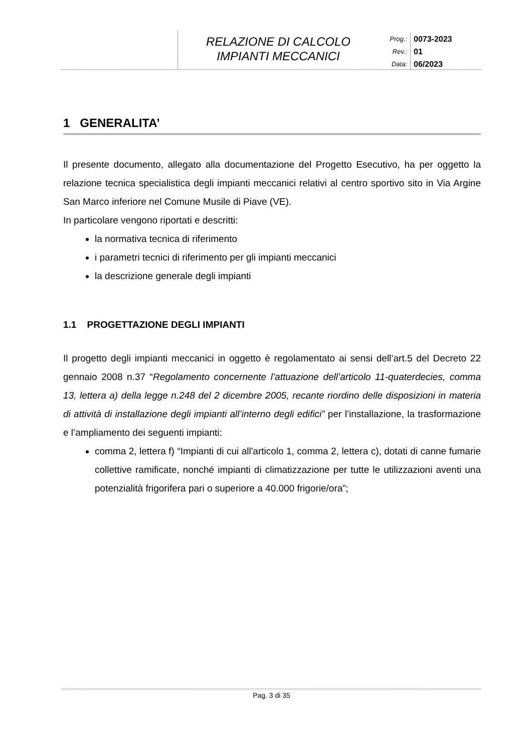RELAZIONE DI CALCOLO
IMPIANTI MECCANICI
Prog.:
0073-2023
Rev.:
01
Data:
06/2023
1 GENERALITA’
Il presente documento, allegato alla documentazione del Progetto Esecutivo, ha per oggetto la relazione tecnica specialistica degli impianti meccanici relativi al centro sportivo sito in Via Argine San Marco inferiore nel Comune Musile di Piave (VE).
In particolare vengono riportati e descritti:
la normativa tecnica di riferimento
i parametri tecnici di riferimento per gli impianti meccanici
la descrizione generale degli impianti
1.1 PROGETTAZIONE DEGLI IMPIANTI
Il progetto degli impianti meccanici in oggetto è regolamentato ai sensi dell’art.5 del Decreto 22 gennaio 2008 n.37 “Regolamento concernente l’attuazione dell’articolo 11-quaterdecies, comma 13, lettera a) della legge n.248 del 2 dicembre 2005, recante riordino delle disposizioni in materia di attività di installazione degli impianti all’interno degli edifici” per l’installazione, la trasformazione e l’ampliamento dei seguenti impianti:
comma 2, lettera f) “Impianti di cui all'articolo 1, comma 2, lettera c), dotati di canne fumarie collettive ramificate, nonché impianti di climatizzazione per tutte le utilizzazioni aventi una potenzialità frigorifera pari o superiore a 40.000 frigorie/ora”;
Pag. 3 di 35